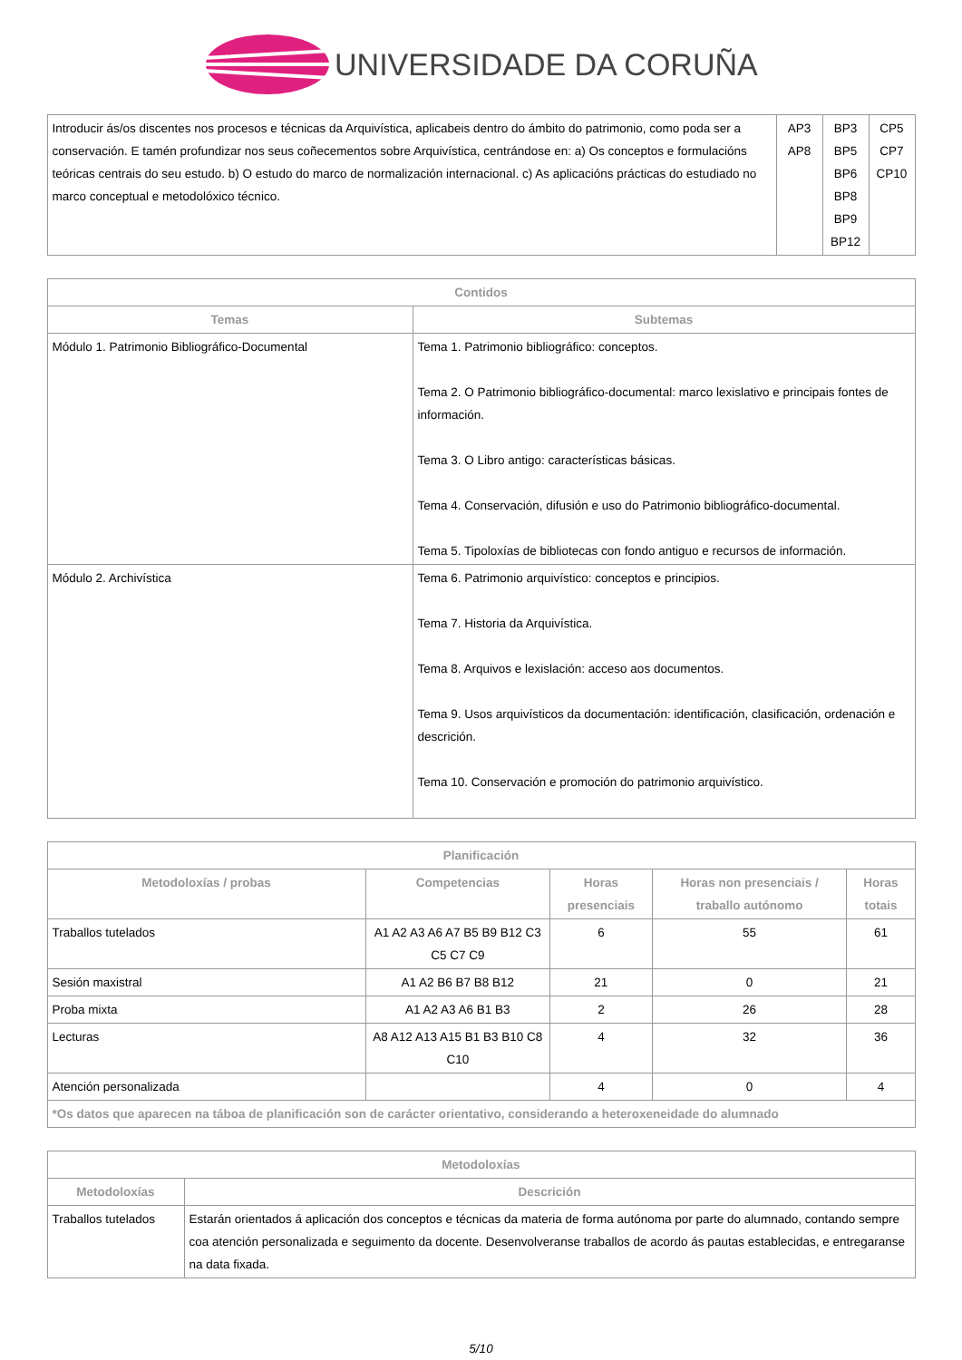UNIVERSIDADE DA CORUÑA
| Introducir ás/os discentes nos procesos e técnicas da Arquivística, aplicabeis dentro do ámbito do patrimonio, como poda ser a conservación. E tamén profundizar nos seus coñecementos sobre Arquivística, centrándose en: a) Os conceptos e formulacións teóricas centrais do seu estudo. b) O estudo do marco de normalización internacional. c) As aplicacións prácticas do estudiado no marco conceptual e metodolóxico técnico. | AP3 AP8 | BP3 BP5 BP6 BP8 BP9 BP12 | CP5 CP7 CP10 |
| Contidos | |
| --- | --- |
| Temas | Subtemas |
| Módulo 1. Patrimonio Bibliográfico-Documental | Tema 1. Patrimonio bibliográfico: conceptos. Tema 2. O Patrimonio bibliográfico-documental: marco lexislativo e principais fontes de información. Tema 3. O Libro antigo: características básicas. Tema 4. Conservación, difusión e uso do Patrimonio bibliográfico-documental. Tema 5. Tipoloxías de bibliotecas con fondo antiguo e recursos de información. |
| Módulo 2. Archivística | Tema 6. Patrimonio arquivístico: conceptos e principios. Tema 7. Historia da Arquivística. Tema 8. Arquivos e lexislación: acceso aos documentos. Tema 9. Usos arquivísticos da documentación: identificación, clasificación, ordenación e descrición. Tema 10. Conservación e promoción do patrimonio arquivístico. |
| Planificación | | | | |
| --- | --- | --- | --- | --- |
| Metodoloxías / probas | Competencias | Horas presenciais | Horas non presenciais / traballo autónomo | Horas totais |
| Traballos tutelados | A1 A2 A3 A6 A7 B5 B9 B12 C3 C5 C7 C9 | 6 | 55 | 61 |
| Sesión maxistral | A1 A2 B6 B7 B8 B12 | 21 | 0 | 21 |
| Proba mixta | A1 A2 A3 A6 B1 B3 | 2 | 26 | 28 |
| Lecturas | A8 A12 A13 A15 B1 B3 B10 C8 C10 | 4 | 32 | 36 |
| Atención personalizada | | 4 | 0 | 4 |
| *Os datos que aparecen na táboa de planificación son de carácter orientativo, considerando a heteroxeneidade do alumnado | | | | |
| Metodoloxías | |
| --- | --- |
| Metodoloxías | Descrición |
| Traballos tutelados | Estarán orientados á aplicación dos conceptos e técnicas da materia de forma autónoma por parte do alumnado, contando sempre coa atención personalizada e seguimento da docente. Desenvolveranse traballos de acordo ás pautas establecidas, e entregaranse na data fixada. |
5/10